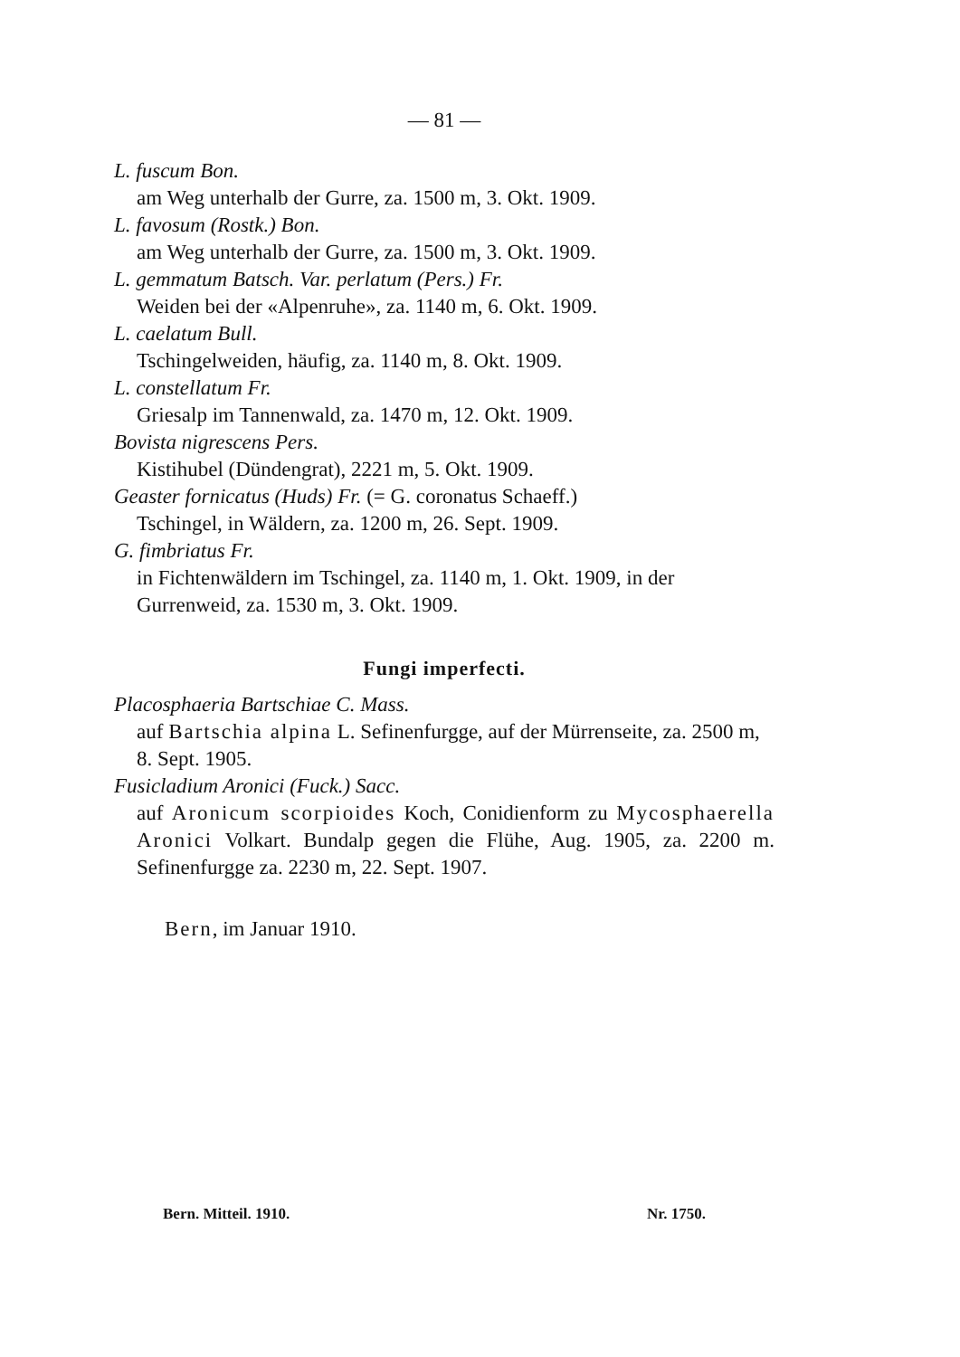— 81 —
L. fuscum Bon.
am Weg unterhalb der Gurre, za. 1500 m, 3. Okt. 1909.
L. favosum (Rostk.) Bon.
am Weg unterhalb der Gurre, za. 1500 m, 3. Okt. 1909.
L. gemmatum Batsch. Var. perlatum (Pers.) Fr.
Weiden bei der «Alpenruhe», za. 1140 m, 6. Okt. 1909.
L. caelatum Bull.
Tschingelweiden, häufig, za. 1140 m, 8. Okt. 1909.
L. constellatum Fr.
Griesalp im Tannenwald, za. 1470 m, 12. Okt. 1909.
Bovista nigrescens Pers.
Kistihubel (Dündengrat), 2221 m, 5. Okt. 1909.
Geaster fornicatus (Huds) Fr. (= G. coronatus Schaeff.)
Tschingel, in Wäldern, za. 1200 m, 26. Sept. 1909.
G. fimbriatus Fr.
in Fichtenwäldern im Tschingel, za. 1140 m, 1. Okt. 1909, in der Gurrenweid, za. 1530 m, 3. Okt. 1909.
Fungi imperfecti.
Placosphaeria Bartschiae C. Mass.
auf Bartschia alpina L. Sefinenfurgge, auf der Mürrenseite, za. 2500 m, 8. Sept. 1905.
Fusicladium Aronici (Fuck.) Sacc.
auf Aronicum scorpioides Koch, Conidienform zu Mycosphaerella Aronici Volkart. Bundalp gegen die Flühe, Aug. 1905, za. 2200 m. Sefinenfurgge za. 2230 m, 22. Sept. 1907.
Bern, im Januar 1910.
Bern. Mitteil. 1910. Nr. 1750.